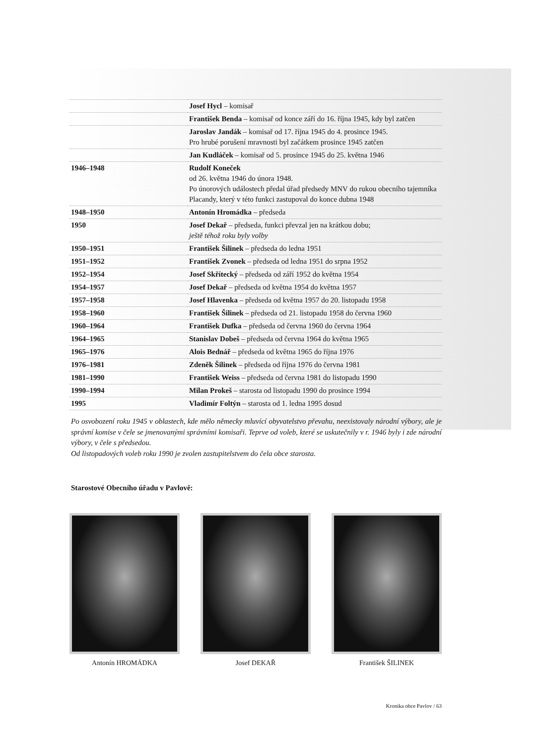| | Josef Hycl – komisař |
| | František Benda – komisař od konce září do 16. října 1945, kdy byl zatčen |
| | Jaroslav Jandák – komisař od 17. října 1945 do 4. prosince 1945. Pro hrubé porušení mravnosti byl začátkem prosince 1945 zatčen |
| | Jan Kudláček – komisař od 5. prosince 1945 do 25. května 1946 |
| 1946–1948 | Rudolf Koneček od 26. května 1946 do února 1948. Po únorových událostech předal úřad předsedy MNV do rukou obecního tajemníka Placandy, který v této funkci zastupoval do konce dubna 1948 |
| 1948–1950 | Antonín Hromádka – předseda |
| 1950 | Josef Dekař – předseda, funkci převzal jen na krátkou dobu; ještě téhož roku byly volby |
| 1950–1951 | František Šilinek – předseda do ledna 1951 |
| 1951–1952 | František Zvonek – předseda od ledna 1951 do srpna 1952 |
| 1952–1954 | Josef Skřítecký – předseda od září 1952 do května 1954 |
| 1954–1957 | Josef Dekař – předseda od května 1954 do května 1957 |
| 1957–1958 | Josef Hlavenka – předseda od května 1957 do 20. listopadu 1958 |
| 1958–1960 | František Šilinek – předseda od 21. listopadu 1958 do června 1960 |
| 1960–1964 | František Dufka – předseda od června 1960 do června 1964 |
| 1964–1965 | Stanislav Dobeš – předseda od června 1964 do května 1965 |
| 1965–1976 | Alois Bednář – předseda od května 1965 do října 1976 |
| 1976–1981 | Zdeněk Šilinek – předseda od října 1976 do června 1981 |
| 1981–1990 | František Weiss – předseda od června 1981 do listopadu 1990 |
| 1990–1994 | Milan Prokeš – starosta od listopadu 1990 do prosince 1994 |
| 1995 | Vladimír Foltýn – starosta od 1. ledna 1995 dosud |
Po osvobození roku 1945 v oblastech, kde mělo německy mluvící obyvatelstvo převahu, neexistovaly národní výbory, ale je správní komise v čele se jmenovanými správními komisaři. Teprve od voleb, které se uskutečnily v r. 1946 byly i zde národní výbory, v čele s předsedou.
Od listopadových voleb roku 1990 je zvolen zastupitelstvem do čela obce starosta.
Starostové Obecního úřadu v Pavlově:
Antonín HROMÁDKA Josef DEKAŘ František ŠILINEK
Kronika obce Pavlov / 63